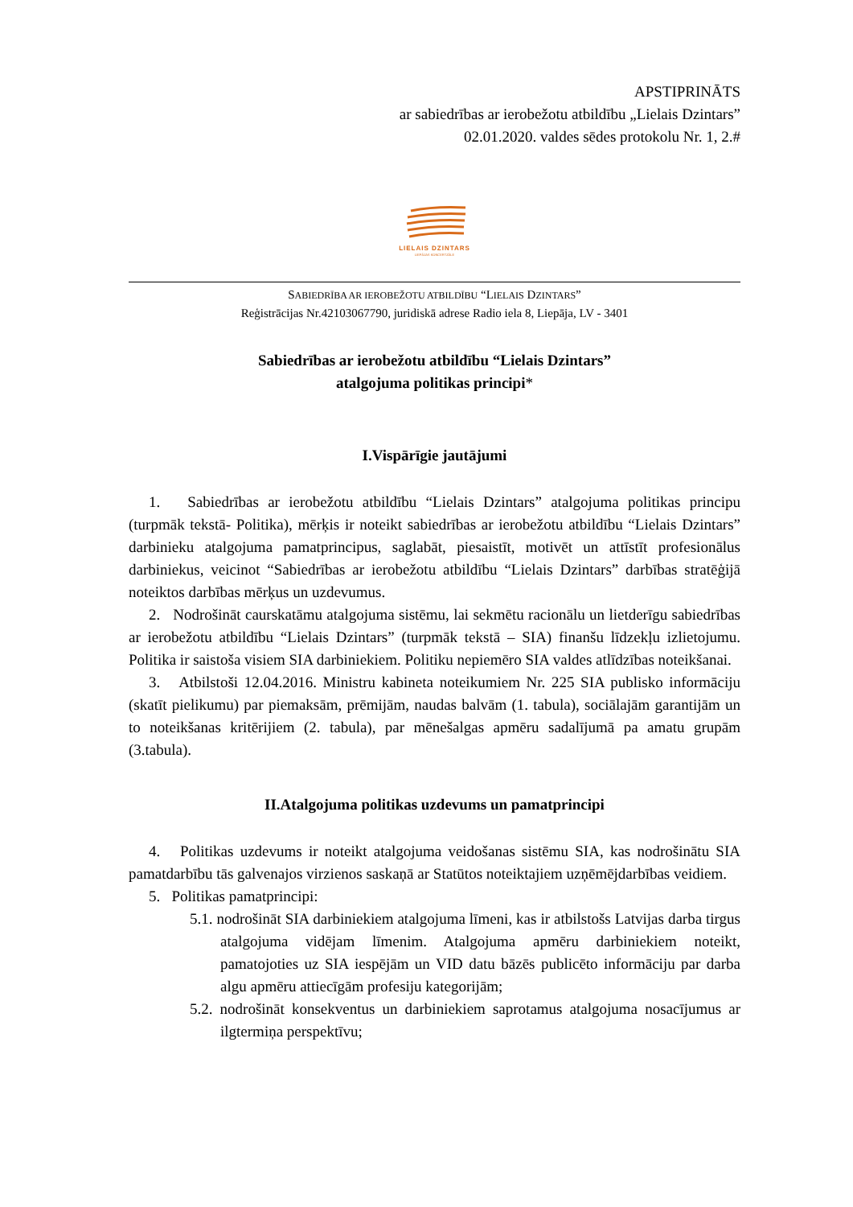APSTIPRINĀTS
ar sabiedrības ar ierobežotu atbildību „Lielais Dzintars”
02.01.2020. valdes sēdes protokolu Nr. 1, 2.#
LIELAIS DZINTARS
LIEPĀJAS KONCERTZĀLE
SABIEDRĪBA AR IEROBEŽOTU ATBILDĪBU “LIELAIS DZINTARS”
Reģistrācijas Nr.42103067790, juridiskā adrese Radio iela 8, Liepāja, LV - 3401
Sabiedrības ar ierobežotu atbildību “Lielais Dzintars”
atalgojuma politikas principi*
I.Vispārīgie jautājumi
1. Sabiedrības ar ierobežotu atbildību “Lielais Dzintars” atalgojuma politikas principu (turpmāk tekstā- Politika), mērķis ir noteikt sabiedrības ar ierobežotu atbildību “Lielais Dzintars” darbinieku atalgojuma pamatprincipus, saglabāt, piesaistīt, motivēt un attīstīt profesionālus darbiniekus, veicinot “Sabiedrības ar ierobežotu atbildību “Lielais Dzintars” darbības stratēģijā noteiktos darbības mērķus un uzdevumus.
2. Nodrošināt caurskatāmu atalgojuma sistēmu, lai sekmētu racionālu un lietderīgu sabiedrības ar ierobežotu atbildību “Lielais Dzintars” (turpmāk tekstā – SIA) finanšu līdzekļu izlietojumu. Politika ir saistoša visiem SIA darbiniekiem. Politiku nepiemēro SIA valdes atlīdzības noteikšanai.
3. Atbilstoši 12.04.2016. Ministru kabineta noteikumiem Nr. 225 SIA publisko informāciju (skatīt pielikumu) par piemaksām, prēmijām, naudas balvām (1. tabula), sociālajām garantijām un to noteikšanas kritērijiem (2. tabula), par mēnešalgas apmēru sadalījumā pa amatu grupām (3.tabula).
II.Atalgojuma politikas uzdevums un pamatprincipi
4. Politikas uzdevums ir noteikt atalgojuma veidošanas sistēmu SIA, kas nodrošinātu SIA pamatdarbību tās galvenajos virzienos saskaņā ar Statūtos noteiktajiem uzņēmējdarbības veidiem.
5. Politikas pamatprincipi:
5.1. nodrošināt SIA darbiniekiem atalgojuma līmeni, kas ir atbilstošs Latvijas darba tirgus atalgojuma vidējam līmenim. Atalgojuma apmēru darbiniekiem noteikt, pamatojoties uz SIA iespējām un VID datu bāzēs publicēto informāciju par darba algu apmēru attiecīgām profesiju kategorijām;
5.2. nodrošināt konsekventus un darbiniekiem saprotamus atalgojuma nosacījumus ar ilgtermiņa perspektīvu;